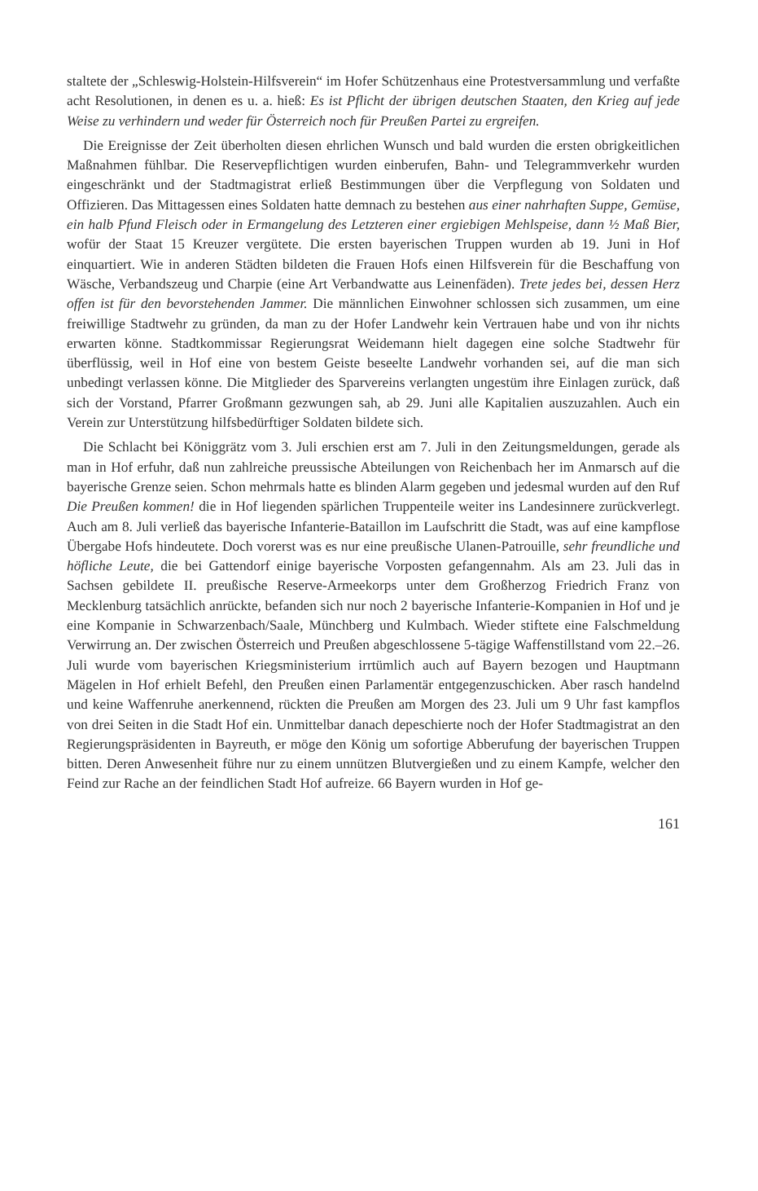staltete der „Schleswig-Holstein-Hilfsverein“ im Hofer Schützenhaus eine Protestversammlung und verfaßte acht Resolutionen, in denen es u. a. hieß: Es ist Pflicht der übrigen deutschen Staaten, den Krieg auf jede Weise zu verhindern und weder für Österreich noch für Preußen Partei zu ergreifen.
Die Ereignisse der Zeit überholten diesen ehrlichen Wunsch und bald wurden die ersten obrigkeitlichen Maßnahmen fühlbar. Die Reservepflichtigen wurden einberufen, Bahn- und Telegrammverkehr wurden eingeschränkt und der Stadtmagistrat erließ Bestimmungen über die Verpflegung von Soldaten und Offizieren. Das Mittagessen eines Soldaten hatte demnach zu bestehen aus einer nahrhaften Suppe, Gemüse, ein halb Pfund Fleisch oder in Ermangelung des Letzteren einer ergiebigen Mehlspeise, dann ½ Maß Bier, wofür der Staat 15 Kreuzer vergütete. Die ersten bayerischen Truppen wurden ab 19. Juni in Hof einquartiert. Wie in anderen Städten bildeten die Frauen Hofs einen Hilfsverein für die Beschaffung von Wäsche, Verbandszeug und Charpie (eine Art Verbandwatte aus Leinenfäden). Trete jedes bei, dessen Herz offen ist für den bevorstehenden Jammer. Die männlichen Einwohner schlossen sich zusammen, um eine freiwillige Stadtwehr zu gründen, da man zu der Hofer Landwehr kein Vertrauen habe und von ihr nichts erwarten könne. Stadtkommissar Regierungsrat Weidemann hielt dagegen eine solche Stadtwehr für überflüssig, weil in Hof eine von bestem Geiste beseelte Landwehr vorhanden sei, auf die man sich unbedingt verlassen könne. Die Mitglieder des Sparvereins verlangten ungestüm ihre Einlagen zurück, daß sich der Vorstand, Pfarrer Großmann gezwungen sah, ab 29. Juni alle Kapitalien auszuzahlen. Auch ein Verein zur Unterstützung hilfsbedürftiger Soldaten bildete sich.
Die Schlacht bei Königgrätz vom 3. Juli erschien erst am 7. Juli in den Zeitungsmeldungen, gerade als man in Hof erfuhr, daß nun zahlreiche preussische Abteilungen von Reichenbach her im Anmarsch auf die bayerische Grenze seien. Schon mehrmals hatte es blinden Alarm gegeben und jedesmal wurden auf den Ruf Die Preußen kommen! die in Hof liegenden spärlichen Truppenteile weiter ins Landesinnere zurückverlegt. Auch am 8. Juli verließ das bayerische Infanterie-Bataillon im Laufschritt die Stadt, was auf eine kampflose Übergabe Hofs hindeutete. Doch vorerst was es nur eine preußische Ulanen-Patrouille, sehr freundliche und höfliche Leute, die bei Gattendorf einige bayerische Vorposten gefangennahm. Als am 23. Juli das in Sachsen gebildete II. preußische Reserve-Armeekorps unter dem Großherzog Friedrich Franz von Mecklenburg tatsächlich anrückte, befanden sich nur noch 2 bayerische Infanterie-Kompanien in Hof und je eine Kompanie in Schwarzenbach/Saale, Münchberg und Kulmbach. Wieder stiftete eine Falschmeldung Verwirrung an. Der zwischen Österreich und Preußen abgeschlossene 5-tägige Waffenstillstand vom 22.–26. Juli wurde vom bayerischen Kriegsministerium irrtümlich auch auf Bayern bezogen und Hauptmann Mägelen in Hof erhielt Befehl, den Preußen einen Parlamentär entgegenzuschicken. Aber rasch handelnd und keine Waffenruhe anerkennend, rückten die Preußen am Morgen des 23. Juli um 9 Uhr fast kampflos von drei Seiten in die Stadt Hof ein. Unmittelbar danach depeschierte noch der Hofer Stadtmagistrat an den Regierungspräsidenten in Bayreuth, er möge den König um sofortige Abberufung der bayerischen Truppen bitten. Deren Anwesenheit führe nur zu einem unnützen Blutvergießen und zu einem Kampfe, welcher den Feind zur Rache an der feindlichen Stadt Hof aufreize. 66 Bayern wurden in Hof ge-
161